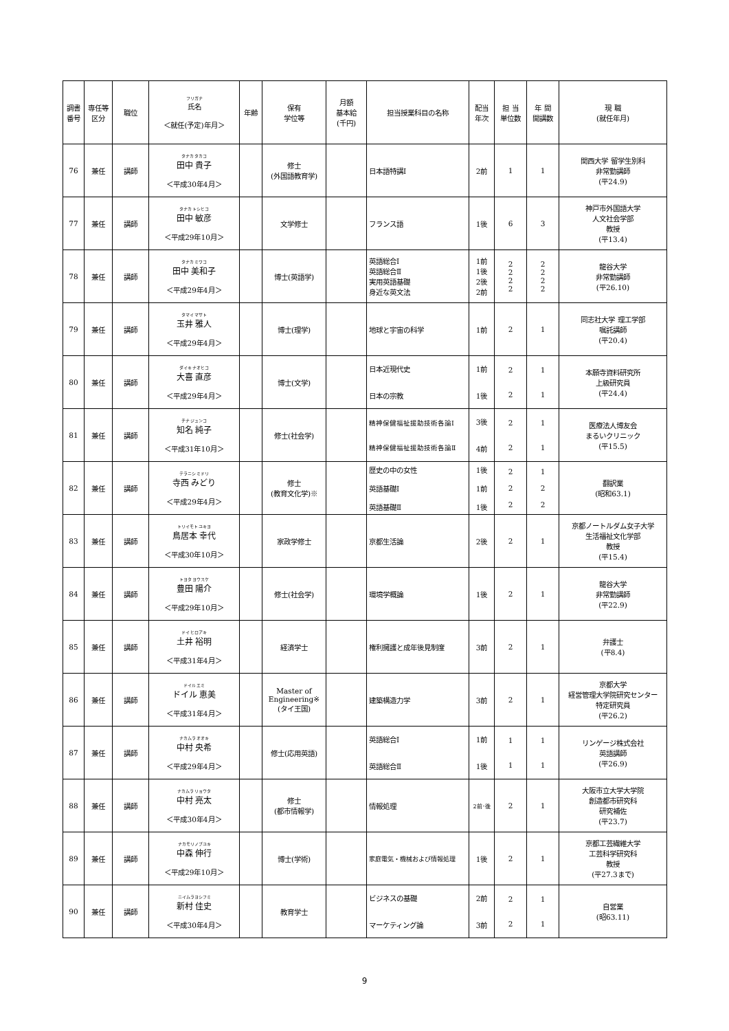| 調書 番号 | 専任等 区分 | 職位 | フリガナ 氏名 ＜就任(予定)年月＞ | 年齢 | 保有 学位等 | 月額 基本給 (千円) | 担当授業科目の名称 | 配当 年次 | 担 当 単位数 | 年 間 開講数 | 現 職 (就任年月) |
| --- | --- | --- | --- | --- | --- | --- | --- | --- | --- | --- | --- |
| 76 | 兼任 | 講師 | タナカ タカコ 田中 貴子 ＜平成30年4月＞ | | 修士 (外国語教育学) | | 日本語特講Ⅰ | 2前 | 1 | 1 | 関西大学 留学生別科 非常勤講師 (平24.9) |
| 77 | 兼任 | 講師 | タナカ トシヒコ 田中 敏彦 ＜平成29年10月＞ | | 文学修士 | | フランス語 | 1後 | 6 | 3 | 神戸市外国語大学 人文社会学部 教授 (平13.4) |
| 78 | 兼任 | 講師 | タナカ ミワコ 田中 美和子 ＜平成29年4月＞ | | 博士(英語学) | | 英語総合Ⅰ 英語総合Ⅱ 実用英語基礎 身近な英文法 | 1前 1後 2後 2前 | 2 2 2 2 | 2 2 2 2 | 龍谷大学 非常勤講師 (平26.10) |
| 79 | 兼任 | 講師 | タマイ マサト 玉井 雅人 ＜平成29年4月＞ | | 博士(理学) | | 地球と宇宙の科学 | 1前 | 2 | 1 | 同志社大学 理工学部 嘱託講師 (平20.4) |
| 80 | 兼任 | 講師 | ダイキ ナオヒコ 大喜 直彦 ＜平成29年4月＞ | | 博士(文学) | | 日本近現代史 日本の宗教 | 1前 1後 | 2 2 | 1 1 | 本願寺資料研究所 上級研究員 (平24.4) |
| 81 | 兼任 | 講師 | チナ ジュンコ 知名 純子 ＜平成31年10月＞ | | 修士(社会学) | | 精神保健福祉援助技術各論Ⅰ 精神保健福祉援助技術各論Ⅱ | 3後 4前 | 2 2 | 1 1 | 医療法人博友会 まるいクリニック (平15.5) |
| 82 | 兼任 | 講師 | テラニシ ミドリ 寺西 みどり ＜平成29年4月＞ | | 修士 (教育文化学)※ | | 歴史の中の女性 英語基礎Ⅰ 英語基礎Ⅱ | 1後 1前 1後 | 2 2 2 | 1 2 2 | 翻訳業 (昭和63.1) |
| 83 | 兼任 | 講師 | トリイモト ユキヨ 鳥居本 幸代 ＜平成30年10月＞ | | 家政学修士 | | 京都生活論 | 2後 | 2 | 1 | 京都ノートルダム女子大学 生活福祉文化学部 教授 (平15.4) |
| 84 | 兼任 | 講師 | トヨタ ヨウスケ 豊田 陽介 ＜平成29年10月＞ | | 修士(社会学) | | 環境学概論 | 1後 | 2 | 1 | 龍谷大学 非常勤講師 (平22.9) |
| 85 | 兼任 | 講師 | ドイ ヒロアキ 土井 裕明 ＜平成31年4月＞ | | 経済学士 | | 権利擁護と成年後見制度 | 3前 | 2 | 1 | 弁護士 (平8.4) |
| 86 | 兼任 | 講師 | ドイル エミ ドイル 恵美 ＜平成31年4月＞ | | Master of Engineering※ (タイ王国) | | 建築構造力学 | 3前 | 2 | 1 | 京都大学 経営管理大学院研究センター 特定研究員 (平26.2) |
| 87 | 兼任 | 講師 | ナカムラ オオキ 中村 央希 ＜平成29年4月＞ | | 修士(応用英語) | | 英語総合Ⅰ 英語総合Ⅱ | 1前 1後 | 1 1 | 1 1 | リンゲージ株式会社 英語講師 (平26.9) |
| 88 | 兼任 | 講師 | ナカムラ リョウタ 中村 亮太 ＜平成30年4月＞ | | 修士 (都市情報学) | | 情報処理 | 2前･後 | 2 | 1 | 大阪市立大学大学院 創造都市研究科 研究補佐 (平23.7) |
| 89 | 兼任 | 講師 | ナカモリノブユキ 中森 伸行 ＜平成29年10月＞ | | 博士(学術) | | 家庭電気・機械および情報処理 | 1後 | 2 | 1 | 京都工芸繊維大学 工芸科学研究科 教授 (平27.3まで) |
| 90 | 兼任 | 講師 | ニイムラヨシフミ 新村 佳史 ＜平成30年4月＞ | | 教育学士 | | ビジネスの基礎 マーケティング論 | 2前 3前 | 2 2 | 1 1 | 自営業 (昭63.11) |
9